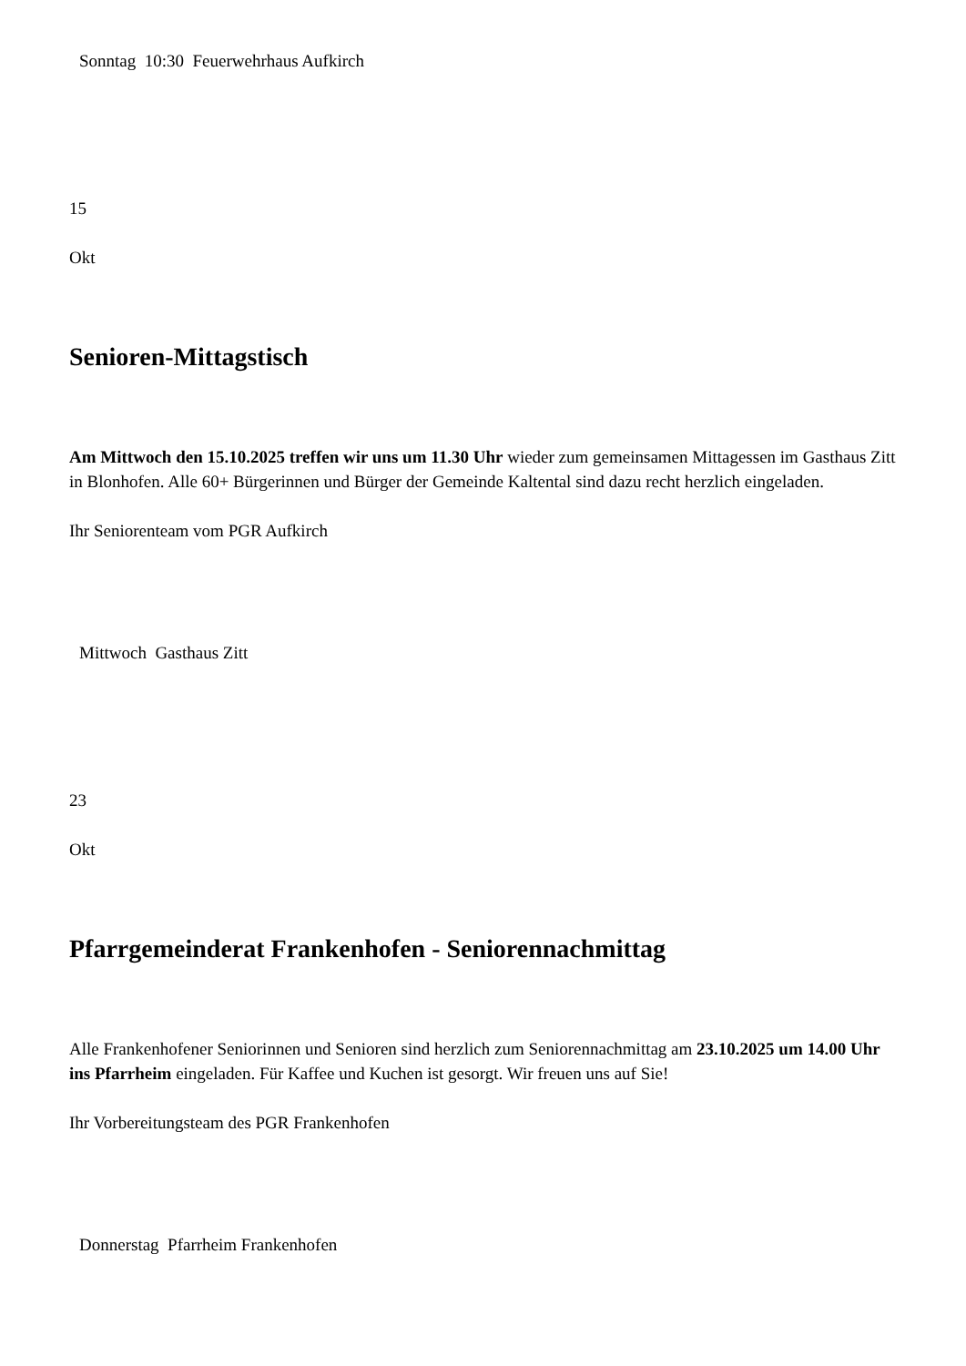Sonntag 10:30 Feuerwehrhaus Aufkirch
15
Okt
Senioren-Mittagstisch
Am Mittwoch den 15.10.2025 treffen wir uns um 11.30 Uhr wieder zum gemeinsamen Mittagessen im Gasthaus Zitt in Blonhofen. Alle 60+ Bürgerinnen und Bürger der Gemeinde Kaltental sind dazu recht herzlich eingeladen.
Ihr Seniorenteam vom PGR Aufkirch
Mittwoch Gasthaus Zitt
23
Okt
Pfarrgemeinderat Frankenhofen - Seniorennachmittag
Alle Frankenhofener Seniorinnen und Senioren sind herzlich zum Seniorennachmittag am 23.10.2025 um 14.00 Uhr ins Pfarrheim eingeladen. Für Kaffee und Kuchen ist gesorgt. Wir freuen uns auf Sie!
Ihr Vorbereitungsteam des PGR Frankenhofen
Donnerstag Pfarrheim Frankenhofen